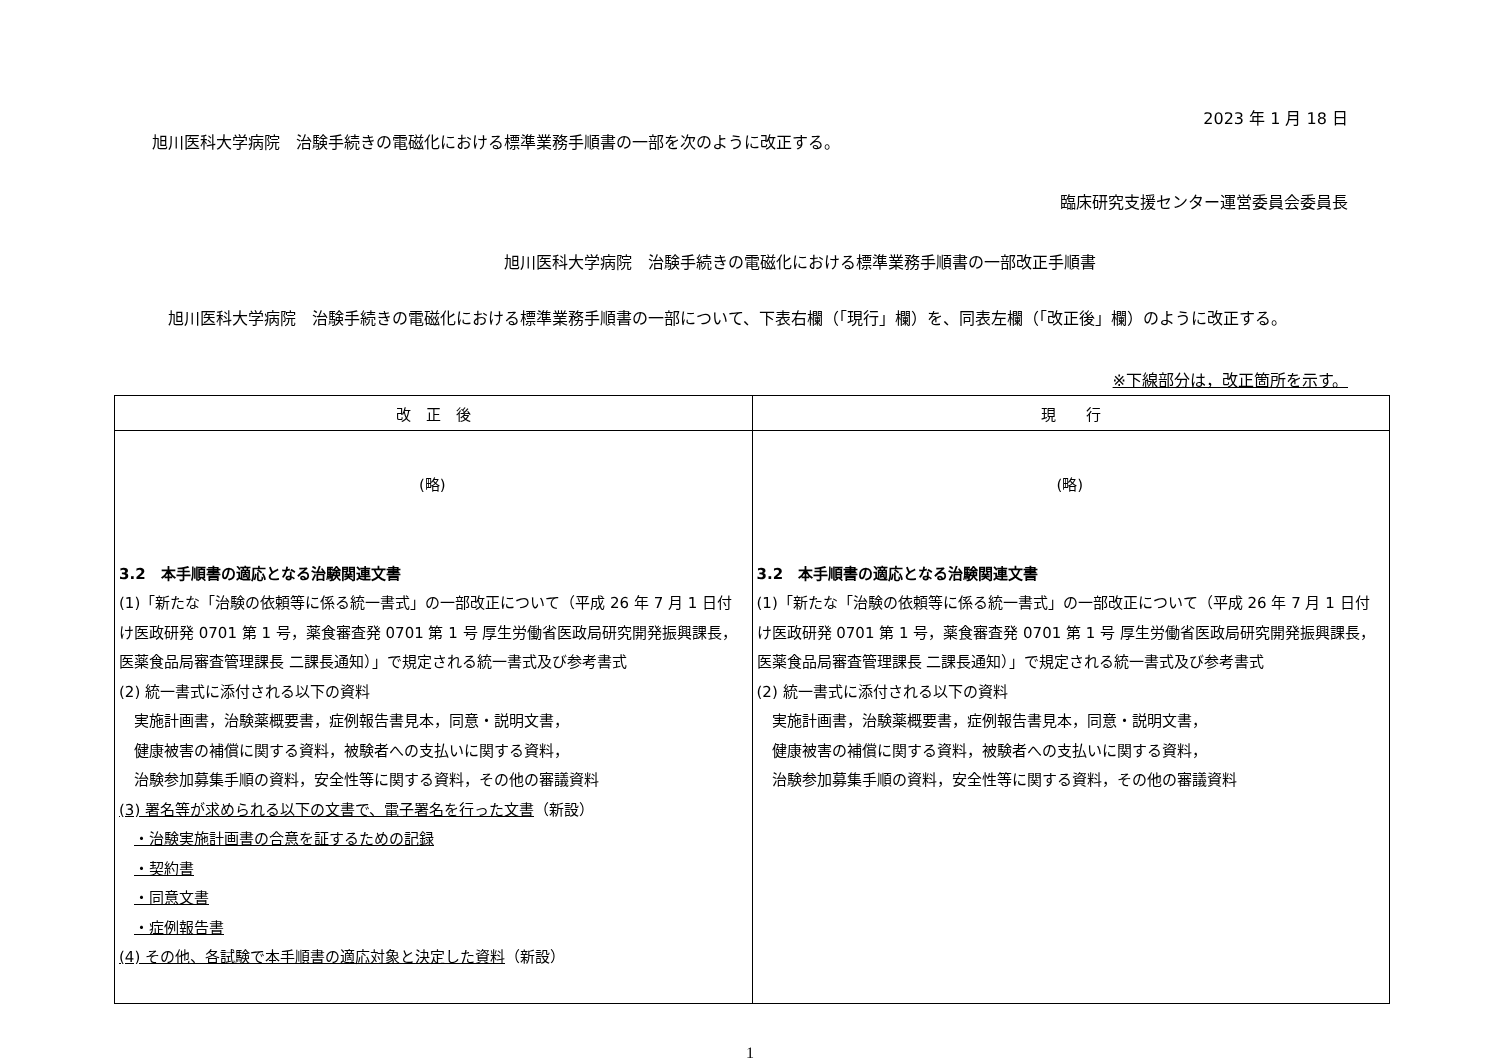2023 年 1 月 18 日
旭川医科大学病院　治験手続きの電磁化における標準業務手順書の一部を次のように改正する。
臨床研究支援センター運営委員会委員長
旭川医科大学病院　治験手続きの電磁化における標準業務手順書の一部改正手順書
　旭川医科大学病院　治験手続きの電磁化における標準業務手順書の一部について、下表右欄（「現行」欄）を、同表左欄（「改正後」欄）のように改正する。
※下線部分は，改正箇所を示す。
| 改 正 後 | 現 行 |
| --- | --- |
| (略) 3.2 本手順書の適応となる治験関連文書 (1)「新たな「治験の依頼等に係る統一書式」の一部改正について（平成 26 年 7 月 1 日付け医政研発 0701 第 1 号，薬食審査発 0701 第 1 号 厚生労働省医政局研究開発振興課長，医薬食品局審査管理課長 二課長通知）」で規定される統一書式及び参考書式 (2) 統一書式に添付される以下の資料 実施計画書，治験薬概要書，症例報告書見本，同意・説明文書， 健康被害の補償に関する資料，被験者への支払いに関する資料， 治験参加募集手順の資料，安全性等に関する資料，その他の審議資料 (3) 署名等が求められる以下の文書で、電子署名を行った文書 （新設） ・治験実施計画書の合意を証するための記録 ・契約書 ・同意文書 ・症例報告書 (4) その他、各試験で本手順書の適応対象と決定した資料 （新設） | (略) 3.2 本手順書の適応となる治験関連文書 (1)「新たな「治験の依頼等に係る統一書式」の一部改正について（平成 26 年 7 月 1 日付け医政研発 0701 第 1 号，薬食審査発 0701 第 1 号 厚生労働省医政局研究開発振興課長，医薬食品局審査管理課長 二課長通知）」で規定される統一書式及び参考書式 (2) 統一書式に添付される以下の資料 実施計画書，治験薬概要書，症例報告書見本，同意・説明文書， 健康被害の補償に関する資料，被験者への支払いに関する資料， 治験参加募集手順の資料，安全性等に関する資料，その他の審議資料 |
1